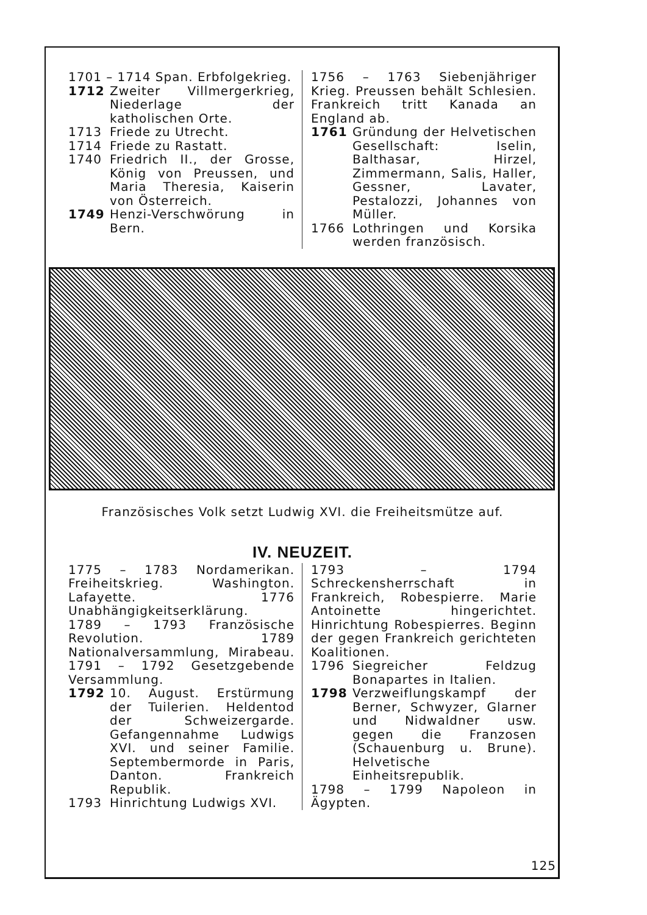1701 – 1714 Span. Erbfolgekrieg.
1712 Zweiter Villmergerkrieg, Niederlage der katholischen Orte.
1713 Friede zu Utrecht.
1714 Friede zu Rastatt.
1740 Friedrich II., der Grosse, König von Preussen, und Maria Theresia, Kaiserin von Österreich.
1749 Henzi-Verschwörung in Bern.
1756 – 1763 Siebenjähriger Krieg. Preussen behält Schlesien. Frankreich tritt Kanada an England ab.
1761 Gründung der Helvetischen Gesellschaft: Iselin, Balthasar, Hirzel, Zimmermann, Salis, Haller, Gessner, Lavater, Pestalozzi, Johannes von Müller.
1766 Lothringen und Korsika werden französisch.
Französisches Volk setzt Ludwig XVI. die Freiheitsmütze auf.
IV. NEUZEIT.
1775 – 1783 Nordamerikan. Freiheitskrieg. Washington. Lafayette. 1776 Unabhängigkeitserklärung.
1789 – 1793 Französische Revolution. 1789 Nationalversammlung, Mirabeau. 1791 – 1792 Gesetzgebende Versammlung.
1792 10. August. Erstürmung der Tuilerien. Heldentod der Schweizergarde. Gefangennahme Ludwigs XVI. und seiner Familie. Septembermorde in Paris, Danton. Frankreich Republik.
1793 Hinrichtung Ludwigs XVI.
1793 – 1794 Schreckensherrschaft in Frankreich, Robespierre. Marie Antoinette hingerichtet. Hinrichtung Robespierres. Beginn der gegen Frankreich gerichteten Koalitionen.
1796 Siegreicher Feldzug Bonapartes in Italien.
1798 Verzweiflungskampf der Berner, Schwyzer, Glarner und Nidwaldner usw. gegen die Franzosen (Schauenburg u. Brune). Helvetische Einheitsrepublik.
1798 – 1799 Napoleon in Ägypten.
125